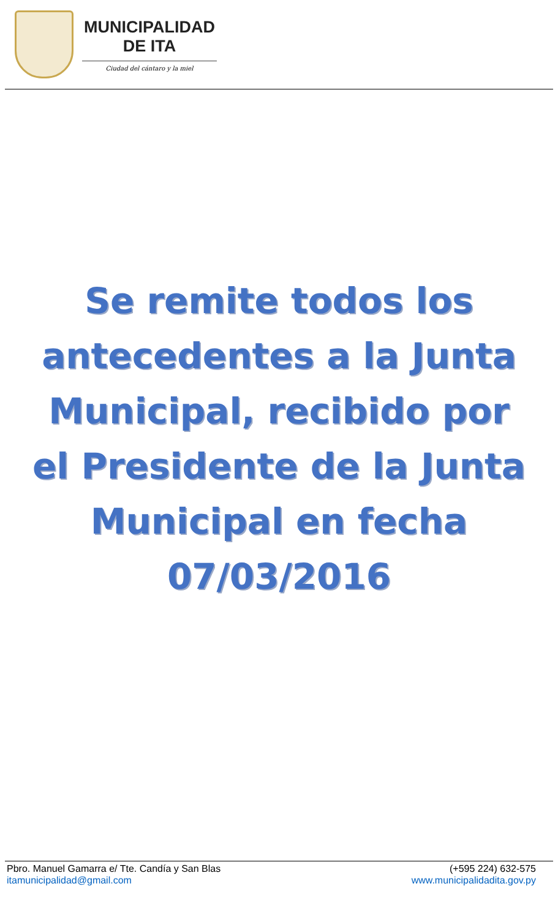MUNICIPALIDAD
DE ITA
Ciudad del cántaro y la miel
Se remite todos los antecedentes a la Junta Municipal, recibido por el Presidente de la Junta Municipal en fecha 07/03/2016
Pbro. Manuel Gamarra e/ Tte. Candía y San Blas (+595 224) 632-575
itamunicipalidad@gmail.com www.municipalidadita.gov.py